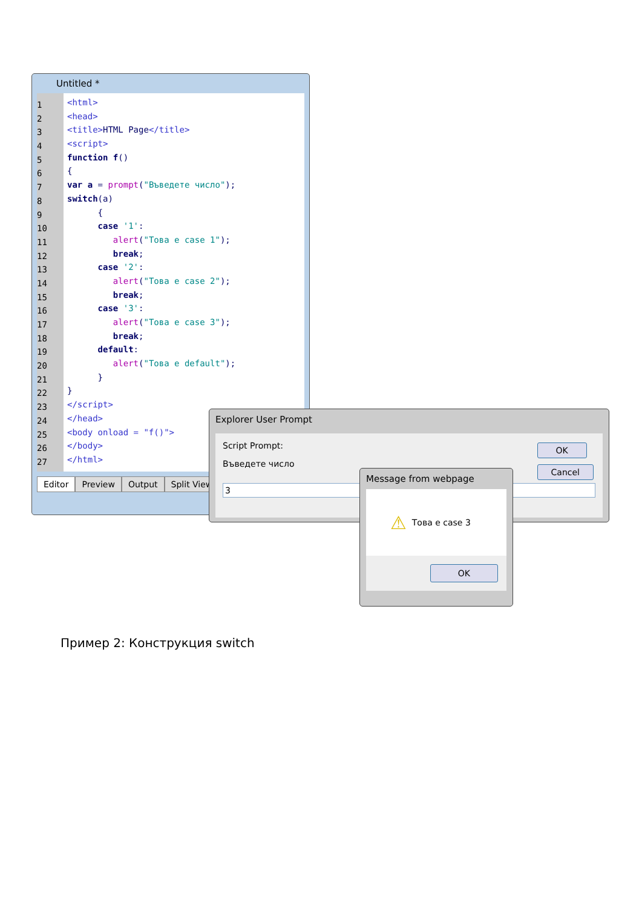Untitled *
1
2
3
4
5
6
7
8
9
10
11
12
13
14
15
16
17
18
19
20
21
22
23
24
25
26
27
<html>
<head>
<title>HTML Page</title>
<script>
function f()
{
var a = prompt("Въведете число");
switch(a)
{
case '1':
alert("Това е case 1");
break;
case '2':
alert("Това е case 2");
break;
case '3':
alert("Това е case 3");
break;
default:
alert("Това е default");
}
}
</script>
</head>
<body onload = "f()">
</body>
</html>
Editor Preview Output Split View
Explorer User Prompt
Script Prompt:
Въведете число
3
OK
Cancel
Message from webpage
⚠ Това е case 3
OK
Пример 2: Конструкция switch